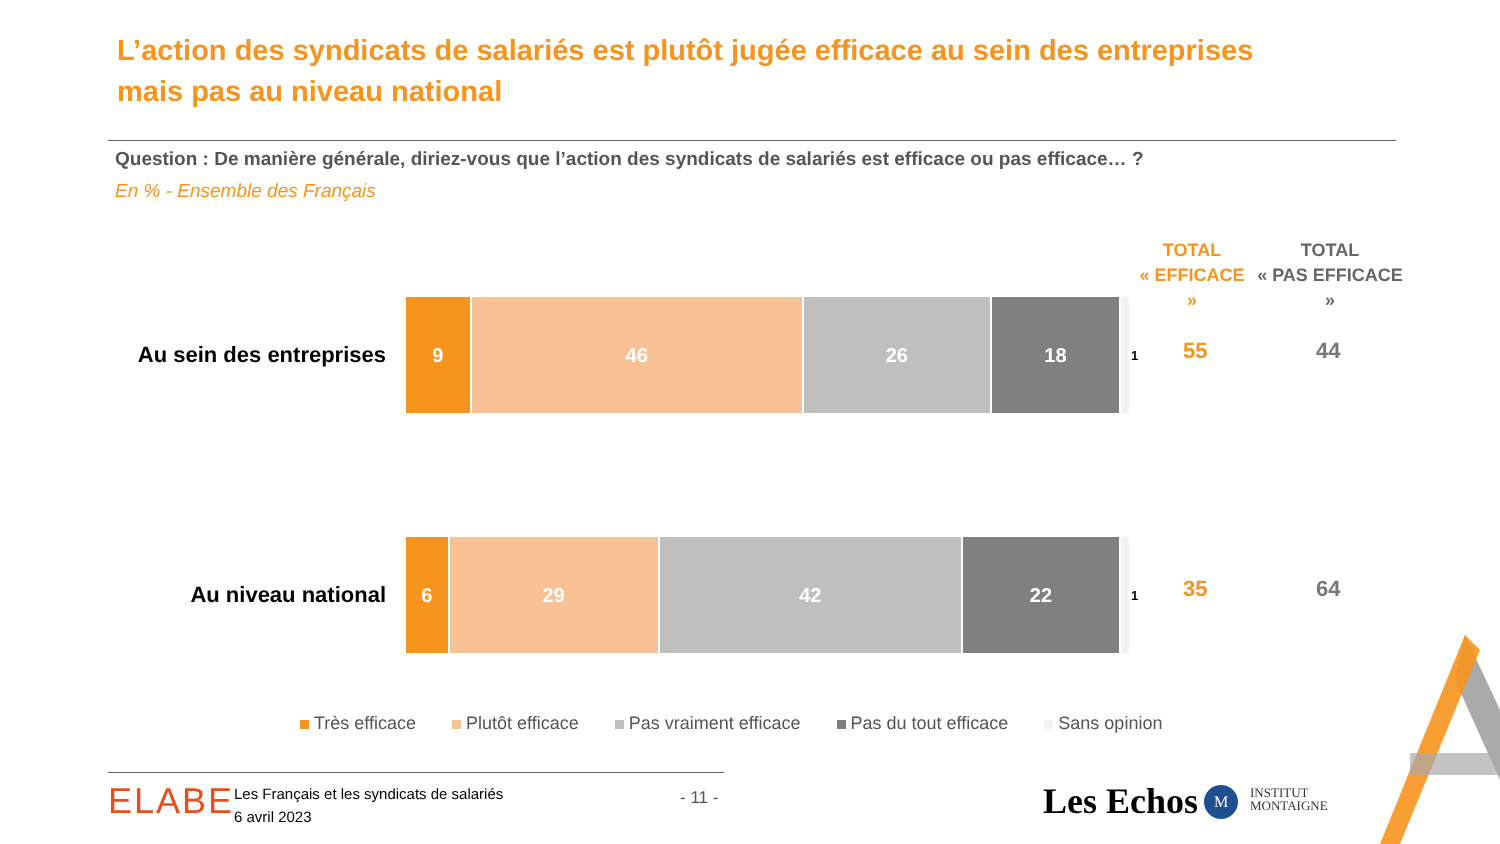L’action des syndicats de salariés est plutôt jugée efficace au sein des entreprises mais pas au niveau national
Question : De manière générale, diriez-vous que l’action des syndicats de salariés est efficace ou pas efficace… ?
En % - Ensemble des Français
TOTAL
« EFFICACE »
TOTAL
« PAS EFFICACE »
Au sein des entreprises
9 46 26 18
1
55 44
Au niveau national
6 29 42 22
1
35 64
Très efficace Plutôt efficace Pas vraiment efficace Pas du tout efficace Sans opinion
ELABE
Les Français et les syndicats de salariés
6 avril 2023
- 11 - Les Echos M
INSTITUT
MONTAIGNE